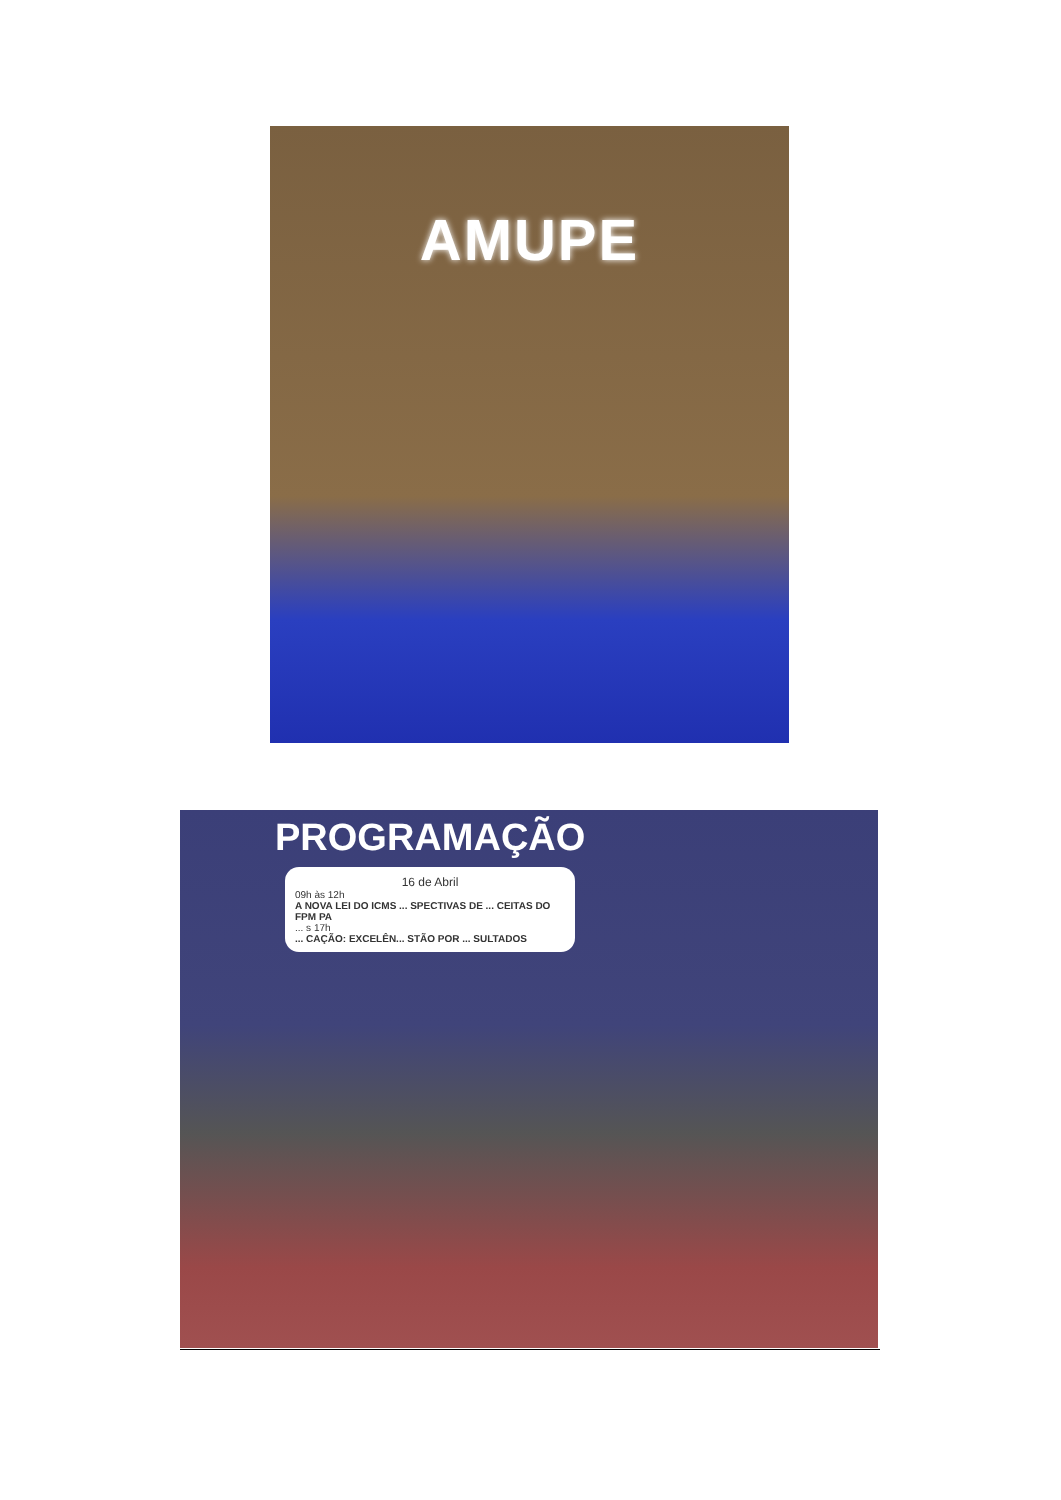AMUPE
PROGRAMAÇÃO
16 de Abril
09h às 12h
A NOVA LEI DO ICMS ... SPECTIVAS DE ... CEITAS DO FPM PA... s 17h... CAÇÃO: EXCELÊN... STÃO POR ... SULTADOS